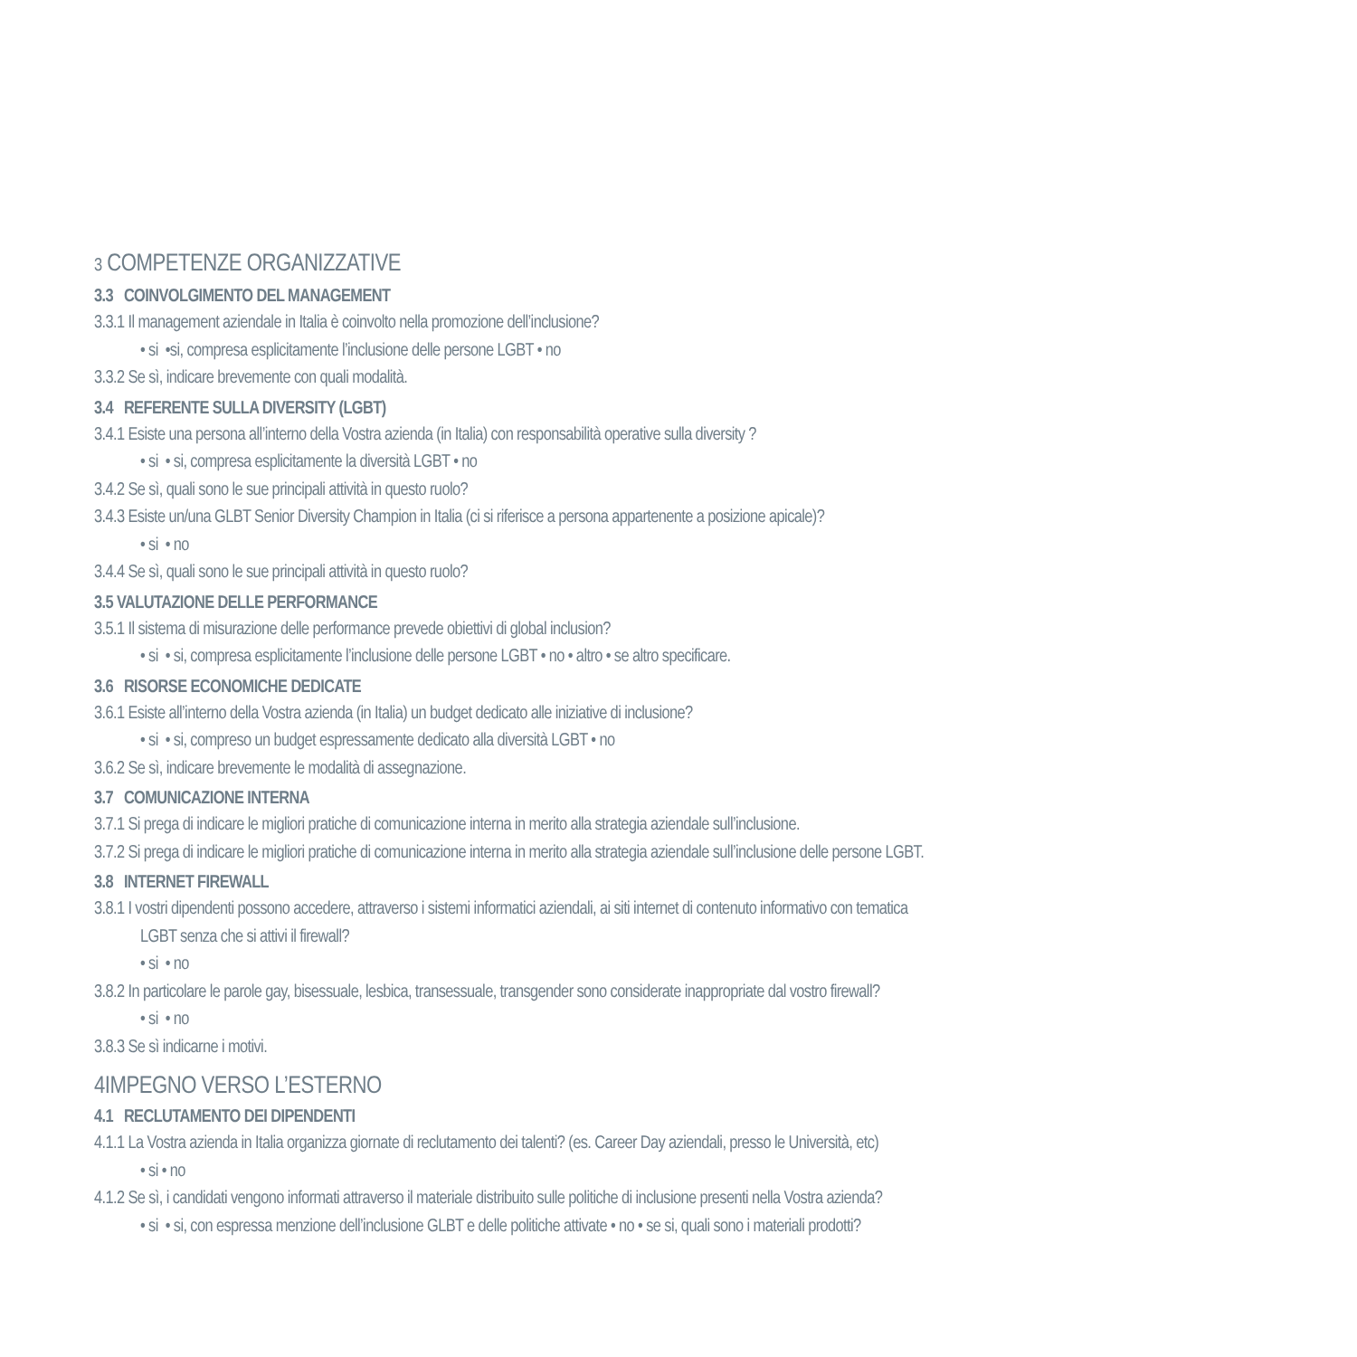3 COMPETENZE ORGANIZZATIVE
3.3 COINVOLGIMENTO DEL MANAGEMENT
3.3.1 Il management aziendale in Italia è coinvolto nella promozione dell’inclusione?
• si •si, compresa esplicitamente l’inclusione delle persone LGBT • no
3.3.2 Se sì, indicare brevemente con quali modalità.
3.4 REFERENTE SULLA DIVERSITY (LGBT)
3.4.1 Esiste una persona all’interno della Vostra azienda (in Italia) con responsabilità operative sulla diversity ?
• si • si, compresa esplicitamente la diversità LGBT • no
3.4.2 Se sì, quali sono le sue principali attività in questo ruolo?
3.4.3 Esiste un/una GLBT Senior Diversity Champion in Italia (ci si riferisce a persona appartenente a posizione apicale)?
• si • no
3.4.4 Se sì, quali sono le sue principali attività in questo ruolo?
3.5 VALUTAZIONE DELLE PERFORMANCE
3.5.1 Il sistema di misurazione delle performance prevede obiettivi di global inclusion?
• si • si, compresa esplicitamente l’inclusione delle persone LGBT • no • altro • se altro specificare.
3.6 RISORSE ECONOMICHE DEDICATE
3.6.1 Esiste all’interno della Vostra azienda (in Italia) un budget dedicato alle iniziative di inclusione?
• si • si, compreso un budget espressamente dedicato alla diversità LGBT • no
3.6.2 Se sì, indicare brevemente le modalità di assegnazione.
3.7 COMUNICAZIONE INTERNA
3.7.1 Si prega di indicare le migliori pratiche di comunicazione interna in merito alla strategia aziendale sull’inclusione.
3.7.2 Si prega di indicare le migliori pratiche di comunicazione interna in merito alla strategia aziendale sull’inclusione delle persone LGBT.
3.8 INTERNET FIREWALL
3.8.1 I vostri dipendenti possono accedere, attraverso i sistemi informatici aziendali, ai siti internet di contenuto informativo con tematica
LGBT senza che si attivi il firewall?
• si • no
3.8.2 In particolare le parole gay, bisessuale, lesbica, transessuale, transgender sono considerate inappropriate dal vostro firewall?
• si • no
3.8.3 Se sì indicarne i motivi.
4IMPEGNO VERSO L’ESTERNO
4.1 RECLUTAMENTO DEI DIPENDENTI
4.1.1 La Vostra azienda in Italia organizza giornate di reclutamento dei talenti? (es. Career Day aziendali, presso le Università, etc)
• si • no
4.1.2 Se sì, i candidati vengono informati attraverso il materiale distribuito sulle politiche di inclusione presenti nella Vostra azienda?
• si • si, con espressa menzione dell’inclusione GLBT e delle politiche attivate • no • se si, quali sono i materiali prodotti?